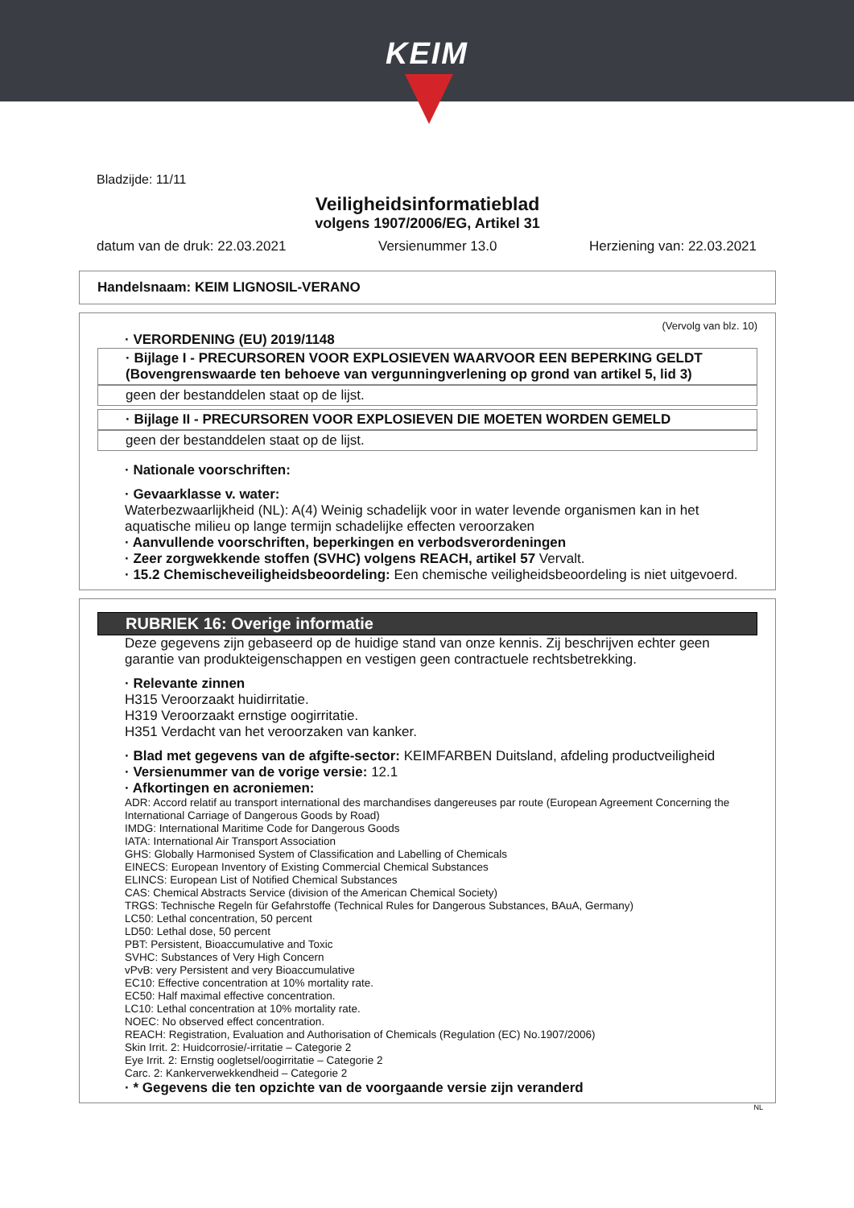KEIM
Bladzijde: 11/11
Veiligheidsinformatieblad
volgens 1907/2006/EG, Artikel 31
datum van de druk: 22.03.2021 Versienummer 13.0 Herziening van: 22.03.2021
Handelsnaam: KEIM LIGNOSIL-VERANO
(Vervolg van blz. 10)
· VERORDENING (EU) 2019/1148
· Bijlage I - PRECURSOREN VOOR EXPLOSIEVEN WAARVOOR EEN BEPERKING GELDT (Bovengrenswaarde ten behoeve van vergunningverlening op grond van artikel 5, lid 3)
geen der bestanddelen staat op de lijst.
· Bijlage II - PRECURSOREN VOOR EXPLOSIEVEN DIE MOETEN WORDEN GEMELD
geen der bestanddelen staat op de lijst.
· Nationale voorschriften:
· Gevaarklasse v. water:
Waterbezwaarlijkheid (NL): A(4) Weinig schadelijk voor in water levende organismen kan in het aquatische milieu op lange termijn schadelijke effecten veroorzaken
· Aanvullende voorschriften, beperkingen en verbodsverordeningen
· Zeer zorgwekkende stoffen (SVHC) volgens REACH, artikel 57 Vervalt.
· 15.2 Chemischeveiligheidsbeoordeling: Een chemische veiligheidsbeoordeling is niet uitgevoerd.
RUBRIEK 16: Overige informatie
Deze gegevens zijn gebaseerd op de huidige stand van onze kennis. Zij beschrijven echter geen garantie van produkteigenschappen en vestigen geen contractuele rechtsbetrekking.
· Relevante zinnen
H315 Veroorzaakt huidirritatie.
H319 Veroorzaakt ernstige oogirritatie.
H351 Verdacht van het veroorzaken van kanker.
· Blad met gegevens van de afgifte-sector: KEIMFARBEN Duitsland, afdeling productveiligheid
· Versienummer van de vorige versie: 12.1
· Afkortingen en acroniemen:
ADR: Accord relatif au transport international des marchandises dangereuses par route (European Agreement Concerning the International Carriage of Dangerous Goods by Road)
IMDG: International Maritime Code for Dangerous Goods
IATA: International Air Transport Association
GHS: Globally Harmonised System of Classification and Labelling of Chemicals
EINECS: European Inventory of Existing Commercial Chemical Substances
ELINCS: European List of Notified Chemical Substances
CAS: Chemical Abstracts Service (division of the American Chemical Society)
TRGS: Technische Regeln für Gefahrstoffe (Technical Rules for Dangerous Substances, BAuA, Germany)
LC50: Lethal concentration, 50 percent
LD50: Lethal dose, 50 percent
PBT: Persistent, Bioaccumulative and Toxic
SVHC: Substances of Very High Concern
vPvB: very Persistent and very Bioaccumulative
EC10: Effective concentration at 10% mortality rate.
EC50: Half maximal effective concentration.
LC10: Lethal concentration at 10% mortality rate.
NOEC: No observed effect concentration.
REACH: Registration, Evaluation and Authorisation of Chemicals (Regulation (EC) No.1907/2006)
Skin Irrit. 2: Huidcorrosie/-irritatie – Categorie 2
Eye Irrit. 2: Ernstig oogletsel/oogirritatie – Categorie 2
Carc. 2: Kankerverwekkendheid – Categorie 2
· * Gegevens die ten opzichte van de voorgaande versie zijn veranderd
NL